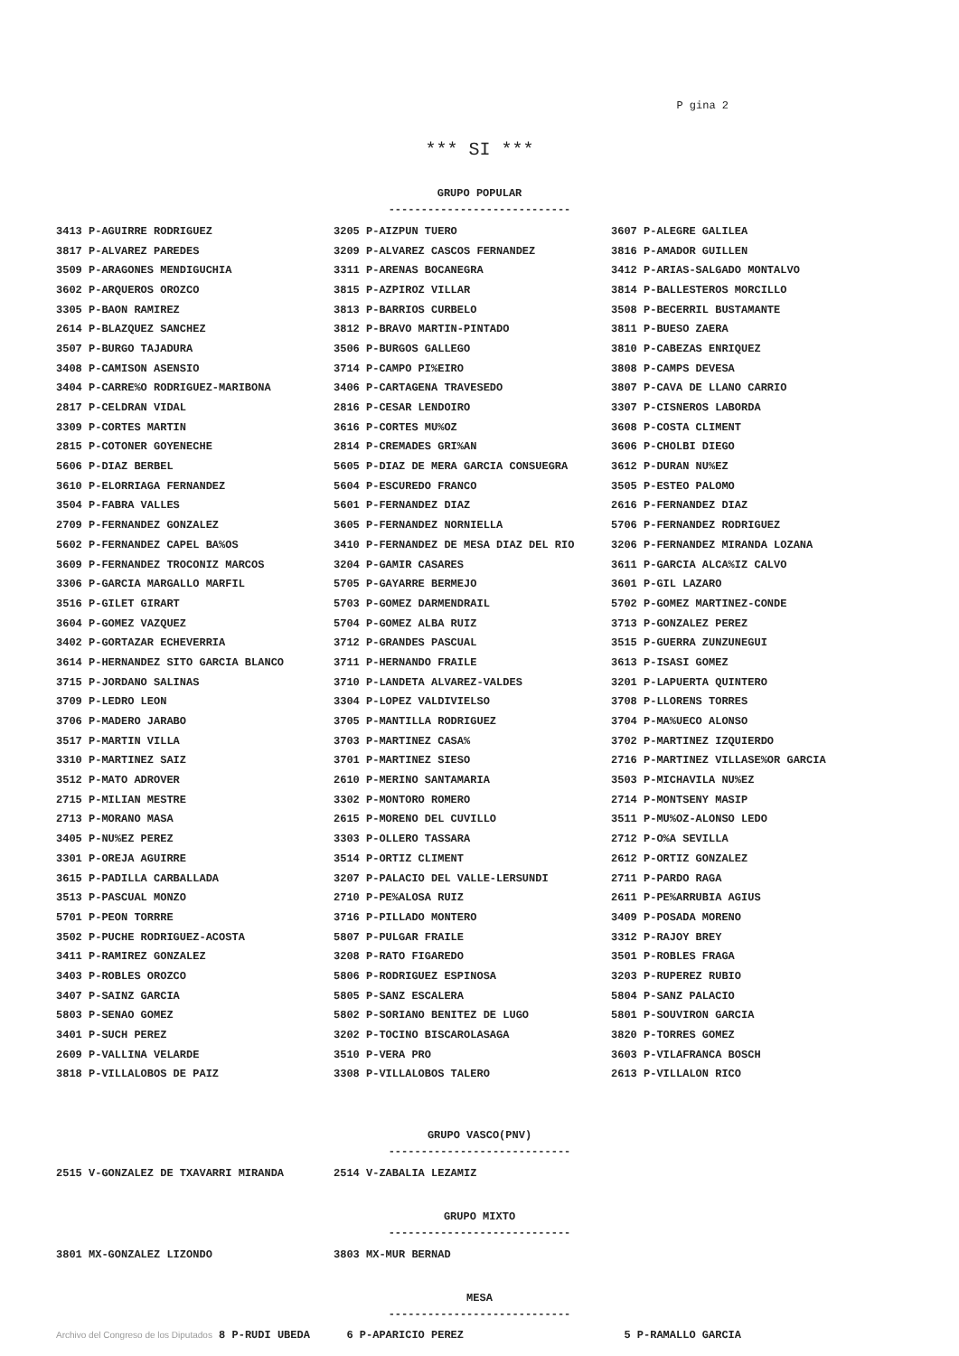P gina 2
*** SI ***
GRUPO POPULAR
----------------------------
| 3413 P-AGUIRRE RODRIGUEZ | 3205 P-AIZPUN TUERO | 3607 P-ALEGRE GALILEA |
| 3817 P-ALVAREZ PAREDES | 3209 P-ALVAREZ CASCOS FERNANDEZ | 3816 P-AMADOR GUILLEN |
| 3509 P-ARAGONES MENDIGUCHIA | 3311 P-ARENAS BOCANEGRA | 3412 P-ARIAS-SALGADO MONTALVO |
| 3602 P-ARQUEROS OROZCO | 3815 P-AZPIROZ VILLAR | 3814 P-BALLESTEROS MORCILLO |
| 3305 P-BAON RAMIREZ | 3813 P-BARRIOS CURBELO | 3508 P-BECERRIL BUSTAMANTE |
| 2614 P-BLAZQUEZ SANCHEZ | 3812 P-BRAVO MARTIN-PINTADO | 3811 P-BUESO ZAERA |
| 3507 P-BURGO TAJADURA | 3506 P-BURGOS GALLEGO | 3810 P-CABEZAS ENRIQUEZ |
| 3408 P-CAMISON ASENSIO | 3714 P-CAMPO PI%EIRO | 3808 P-CAMPS DEVESA |
| 3404 P-CARRE%O RODRIGUEZ-MARIBONA | 3406 P-CARTAGENA TRAVESEDO | 3807 P-CAVA DE LLANO CARRIO |
| 2817 P-CELDRAN VIDAL | 2816 P-CESAR LENDOIRO | 3307 P-CISNEROS LABORDA |
| 3309 P-CORTES MARTIN | 3616 P-CORTES MU%OZ | 3608 P-COSTA CLIMENT |
| 2815 P-COTONER GOYENECHE | 2814 P-CREMADES GRI%AN | 3606 P-CHOLBI DIEGO |
| 5606 P-DIAZ BERBEL | 5605 P-DIAZ DE MERA GARCIA CONSUEGRA | 3612 P-DURAN NU%EZ |
| 3610 P-ELORRIAGA FERNANDEZ | 5604 P-ESCUREDO FRANCO | 3505 P-ESTEO PALOMO |
| 3504 P-FABRA VALLES | 5601 P-FERNANDEZ DIAZ | 2616 P-FERNANDEZ DIAZ |
| 2709 P-FERNANDEZ GONZALEZ | 3605 P-FERNANDEZ NORNIELLA | 5706 P-FERNANDEZ RODRIGUEZ |
| 5602 P-FERNANDEZ CAPEL BA%OS | 3410 P-FERNANDEZ DE MESA DIAZ DEL RIO | 3206 P-FERNANDEZ MIRANDA LOZANA |
| 3609 P-FERNANDEZ TROCONIZ MARCOS | 3204 P-GAMIR CASARES | 3611 P-GARCIA ALCA%IZ CALVO |
| 3306 P-GARCIA MARGALLO MARFIL | 5705 P-GAYARRE BERMEJO | 3601 P-GIL LAZARO |
| 3516 P-GILET GIRART | 5703 P-GOMEZ DARMENDRAIL | 5702 P-GOMEZ MARTINEZ-CONDE |
| 3604 P-GOMEZ VAZQUEZ | 5704 P-GOMEZ ALBA RUIZ | 3713 P-GONZALEZ PEREZ |
| 3402 P-GORTAZAR ECHEVERRIA | 3712 P-GRANDES PASCUAL | 3515 P-GUERRA ZUNZUNEGUI |
| 3614 P-HERNANDEZ SITO GARCIA BLANCO | 3711 P-HERNANDO FRAILE | 3613 P-ISASI GOMEZ |
| 3715 P-JORDANO SALINAS | 3710 P-LANDETA ALVAREZ-VALDES | 3201 P-LAPUERTA QUINTERO |
| 3709 P-LEDRO LEON | 3304 P-LOPEZ VALDIVIELSO | 3708 P-LLORENS TORRES |
| 3706 P-MADERO JARABO | 3705 P-MANTILLA RODRIGUEZ | 3704 P-MA%UECO ALONSO |
| 3517 P-MARTIN VILLA | 3703 P-MARTINEZ CASA% | 3702 P-MARTINEZ IZQUIERDO |
| 3310 P-MARTINEZ SAIZ | 3701 P-MARTINEZ SIESO | 2716 P-MARTINEZ VILLASE%OR GARCIA |
| 3512 P-MATO ADROVER | 2610 P-MERINO SANTAMARIA | 3503 P-MICHAVILA NU%EZ |
| 2715 P-MILIAN MESTRE | 3302 P-MONTORO ROMERO | 2714 P-MONTSENY MASIP |
| 2713 P-MORANO MASA | 2615 P-MORENO DEL CUVILLO | 3511 P-MU%OZ-ALONSO LEDO |
| 3405 P-NU%EZ PEREZ | 3303 P-OLLERO TASSARA | 2712 P-O%A SEVILLA |
| 3301 P-OREJA AGUIRRE | 3514 P-ORTIZ CLIMENT | 2612 P-ORTIZ GONZALEZ |
| 3615 P-PADILLA CARBALLADA | 3207 P-PALACIO DEL VALLE-LERSUNDI | 2711 P-PARDO RAGA |
| 3513 P-PASCUAL MONZO | 2710 P-PE%ALOSA RUIZ | 2611 P-PE%ARRUBIA AGIUS |
| 5701 P-PEON TORRRE | 3716 P-PILLADO MONTERO | 3409 P-POSADA MORENO |
| 3502 P-PUCHE RODRIGUEZ-ACOSTA | 5807 P-PULGAR FRAILE | 3312 P-RAJOY BREY |
| 3411 P-RAMIREZ GONZALEZ | 3208 P-RATO FIGAREDO | 3501 P-ROBLES FRAGA |
| 3403 P-ROBLES OROZCO | 5806 P-RODRIGUEZ ESPINOSA | 3203 P-RUPEREZ RUBIO |
| 3407 P-SAINZ GARCIA | 5805 P-SANZ ESCALERA | 5804 P-SANZ PALACIO |
| 5803 P-SENAO GOMEZ | 5802 P-SORIANO BENITEZ DE LUGO | 5801 P-SOUVIRON GARCIA |
| 3401 P-SUCH PEREZ | 3202 P-TOCINO BISCAROLASAGA | 3820 P-TORRES GOMEZ |
| 2609 P-VALLINA VELARDE | 3510 P-VERA PRO | 3603 P-VILAFRANCA BOSCH |
| 3818 P-VILLALOBOS DE PAIZ | 3308 P-VILLALOBOS TALERO | 2613 P-VILLALON RICO |
GRUPO VASCO(PNV)
----------------------------
| 2515 V-GONZALEZ DE TXAVARRI MIRANDA | 2514 V-ZABALIA LEZAMIZ | |
GRUPO MIXTO
----------------------------
| 3801 MX-GONZALEZ LIZONDO | 3803 MX-MUR BERNAD | |
MESA
----------------------------
| Archivo del Congreso de los Diputados 8 P-RUDI UBEDA | 6 P-APARICIO PEREZ | 5 P-RAMALLO GARCIA |